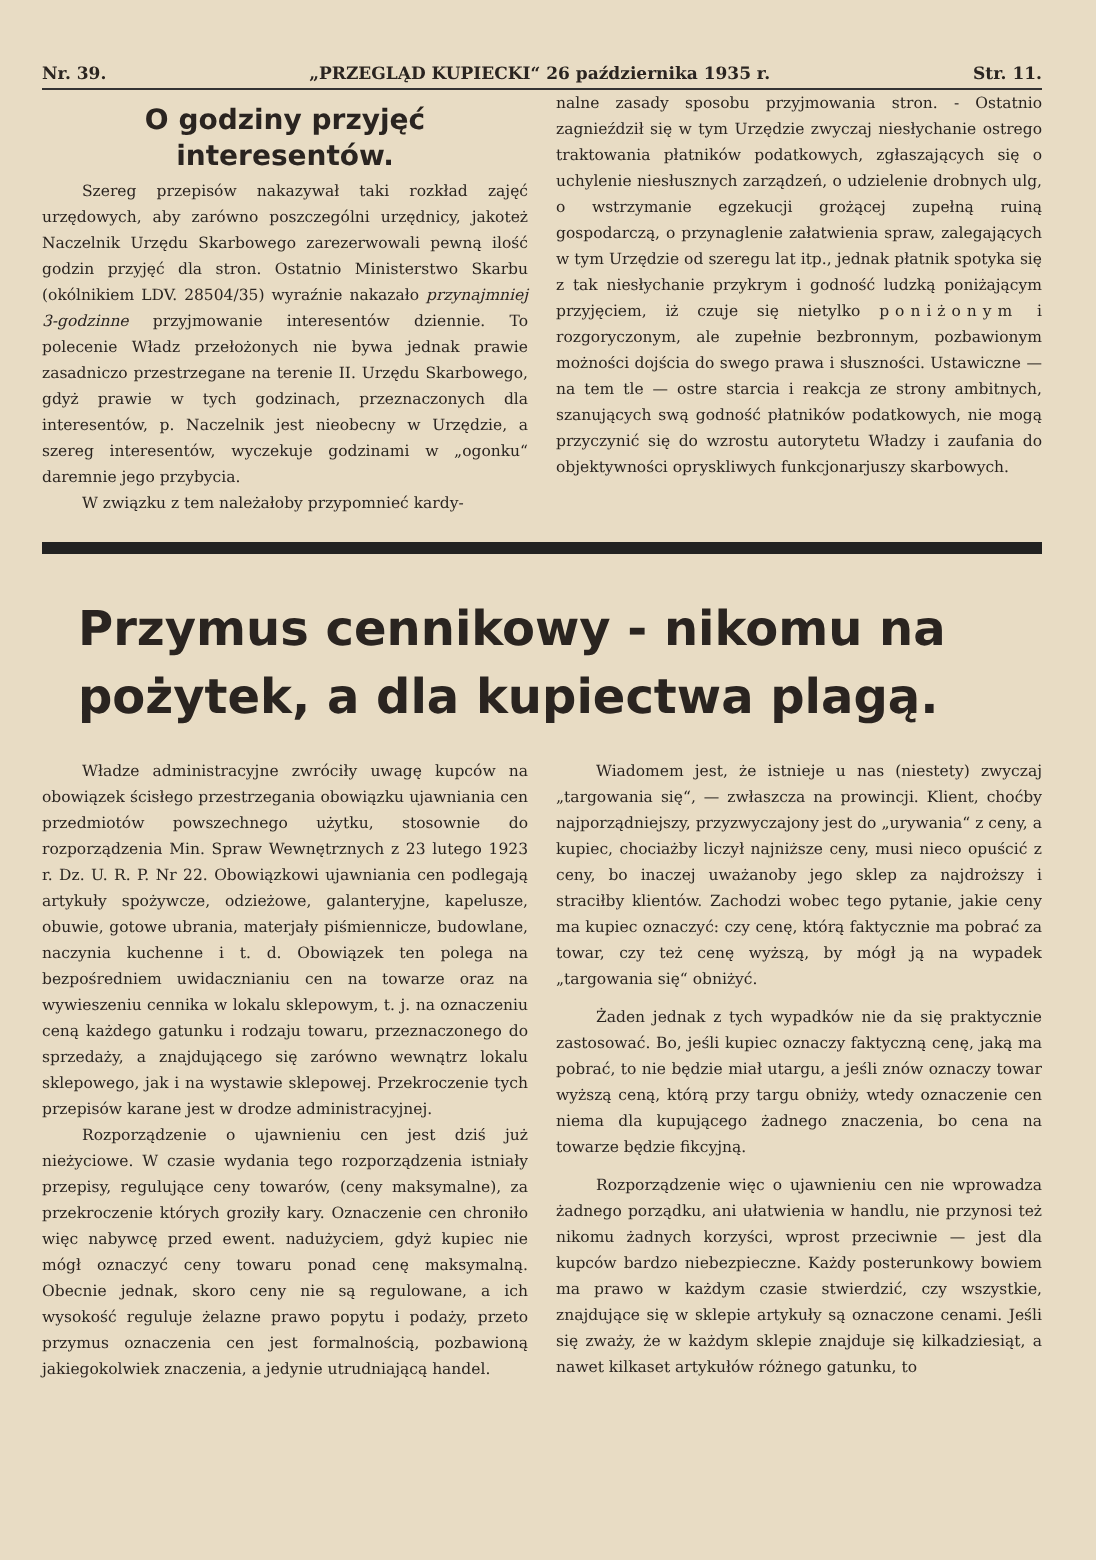Nr. 39. „PRZEGLĄD KUPIECKI“ 26 października 1935 r. Str. 11.
O godziny przyjęć interesentów.
Szereg przepisów nakazywał taki rozkład zajęć urzędowych, aby zarówno poszczególni urzędnicy, jakoteż Naczelnik Urzędu Skarbowego zarezerwowali pewną ilość godzin przyjęć dla stron. Ostatnio Ministerstwo Skarbu (okólnikiem LDV. 28504/35) wyraźnie nakazało przynajmniej 3-godzinne przyjmowanie interesentów dziennie. To polecenie Władz przełożonych nie bywa jednak prawie zasadniczo przestrzegane na terenie II. Urzędu Skarbowego, gdyż prawie w tych godzinach, przeznaczonych dla interesentów, p. Naczelnik jest nieobecny w Urzędzie, a szereg interesentów, wyczekuje godzinami w „ogonku“ daremnie jego przybycia.
W związku z tem należałoby przypomnieć kardy-
nalne zasady sposobu przyjmowania stron. - Ostatnio zagnieździł się w tym Urzędzie zwyczaj niesłychanie ostrego traktowania płatników podatkowych, zgłaszających się o uchylenie niesłusznych zarządzeń, o udzielenie drobnych ulg, o wstrzymanie egzekucji grożącej zupełną ruiną gospodarczą, o przynaglenie załatwienia spraw, zalegających w tym Urzędzie od szeregu lat itp., jednak płatnik spotyka się z tak niesłychanie przykrym i godność ludzką poniżającym przyjęciem, iż czuje się nietylko poniżonym i rozgoryczonym, ale zupełnie bezbronnym, pozbawionym możności dojścia do swego prawa i słuszności. Ustawiczne — na tem tle — ostre starcia i reakcja ze strony ambitnych, szanujących swą godność płatników podatkowych, nie mogą przyczynić się do wzrostu autorytetu Władzy i zaufania do objektywności opryskliwych funkcjonarjuszy skarbowych.
Przymus cennikowy - nikomu na pożytek, a dla kupiectwa plagą.
Władze administracyjne zwróciły uwagę kupców na obowiązek ścisłego przestrzegania obowiązku ujawniania cen przedmiotów powszechnego użytku, stosownie do rozporządzenia Min. Spraw Wewnętrznych z 23 lutego 1923 r. Dz. U. R. P. Nr 22. Obowiązkowi ujawniania cen podlegają artykuły spożywcze, odzieżowe, galanteryjne, kapelusze, obuwie, gotowe ubrania, materjały piśmiennicze, budowlane, naczynia kuchenne i t. d. Obowiązek ten polega na bezpośredniem uwidacznianiu cen na towarze oraz na wywieszeniu cennika w lokalu sklepowym, t. j. na oznaczeniu ceną każdego gatunku i rodzaju towaru, przeznaczonego do sprzedaży, a znajdującego się zarówno wewnątrz lokalu sklepowego, jak i na wystawie sklepowej. Przekroczenie tych przepisów karane jest w drodze administracyjnej.
Rozporządzenie o ujawnieniu cen jest dziś już nieżyciowe. W czasie wydania tego rozporządzenia istniały przepisy, regulujące ceny towarów, (ceny maksymalne), za przekroczenie których groziły kary. Oznaczenie cen chroniło więc nabywcę przed ewent. nadużyciem, gdyż kupiec nie mógł oznaczyć ceny towaru ponad cenę maksymalną. Obecnie jednak, skoro ceny nie są regulowane, a ich wysokość reguluje żelazne prawo popytu i podaży, przeto przymus oznaczenia cen jest formalnością, pozbawioną jakiegokolwiek znaczenia, a jedynie utrudniającą handel.
Wiadomem jest, że istnieje u nas (niestety) zwyczaj „targowania się“, — zwłaszcza na prowincji. Klient, choćby najporządniejszy, przyzwyczajony jest do „urywania“ z ceny, a kupiec, chociażby liczył najniższe ceny, musi nieco opuścić z ceny, bo inaczej uważanoby jego sklep za najdroższy i straciłby klientów. Zachodzi wobec tego pytanie, jakie ceny ma kupiec oznaczyć: czy cenę, którą faktycznie ma pobrać za towar, czy też cenę wyższą, by mógł ją na wypadek „targowania się“ obniżyć.
Żaden jednak z tych wypadków nie da się praktycznie zastosować. Bo, jeśli kupiec oznaczy faktyczną cenę, jaką ma pobrać, to nie będzie miał utargu, a jeśli znów oznaczy towar wyższą ceną, którą przy targu obniży, wtedy oznaczenie cen niema dla kupującego żadnego znaczenia, bo cena na towarze będzie fikcyjną.
Rozporządzenie więc o ujawnieniu cen nie wprowadza żadnego porządku, ani ułatwienia w handlu, nie przynosi też nikomu żadnych korzyści, wprost przeciwnie — jest dla kupców bardzo niebezpieczne. Każdy posterunkowy bowiem ma prawo w każdym czasie stwierdzić, czy wszystkie, znajdujące się w sklepie artykuły są oznaczone cenami. Jeśli się zważy, że w każdym sklepie znajduje się kilkadziesiąt, a nawet kilkaset artykułów różnego gatunku, to